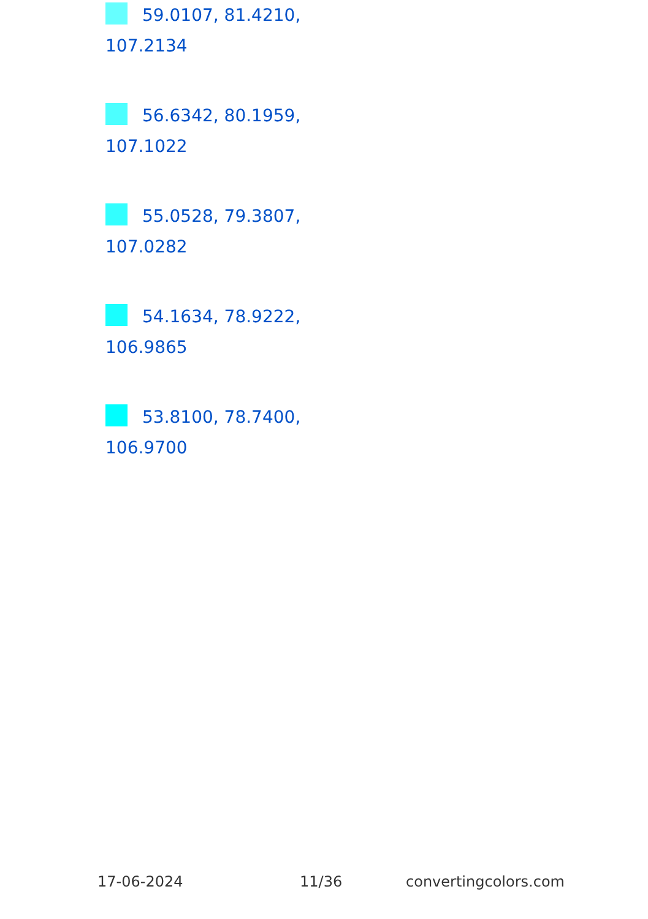59.0107, 81.4210, 107.2134
56.6342, 80.1959, 107.1022
55.0528, 79.3807, 107.0282
54.1634, 78.9222, 106.9865
53.8100, 78.7400, 106.9700
17-06-2024 11/36 convertingcolors.com